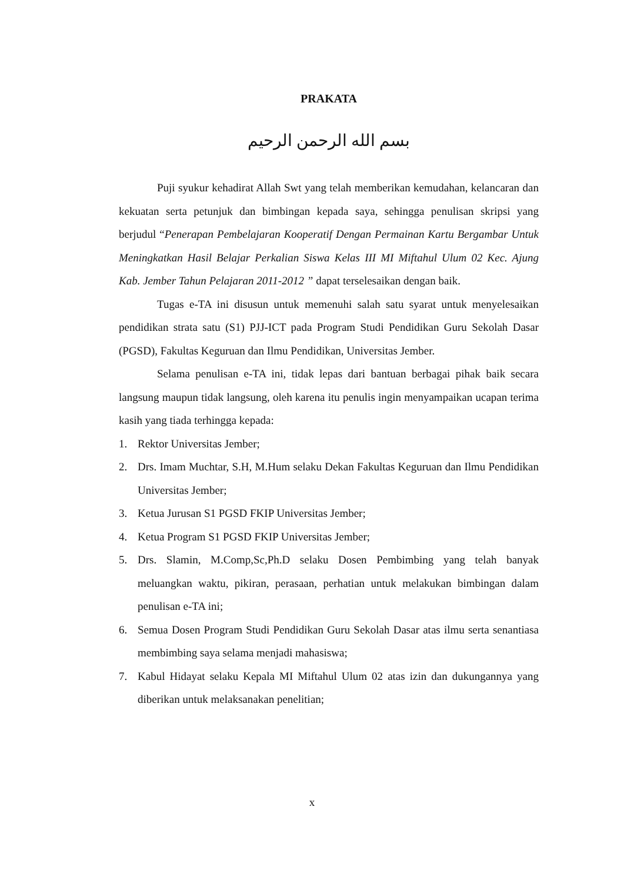PRAKATA
بسم الله الرحمن الرحيم
Puji syukur kehadirat Allah Swt yang telah memberikan kemudahan, kelancaran dan kekuatan serta petunjuk dan bimbingan kepada saya, sehingga penulisan skripsi yang berjudul “Penerapan Pembelajaran Kooperatif Dengan Permainan Kartu Bergambar Untuk Meningkatkan Hasil Belajar Perkalian Siswa Kelas III MI Miftahul Ulum 02 Kec. Ajung Kab. Jember Tahun Pelajaran 2011-2012 ” dapat terselesaikan dengan baik.
Tugas e-TA ini disusun untuk memenuhi salah satu syarat untuk menyelesaikan pendidikan strata satu (S1) PJJ-ICT pada Program Studi Pendidikan Guru Sekolah Dasar (PGSD), Fakultas Keguruan dan Ilmu Pendidikan, Universitas Jember.
Selama penulisan e-TA ini, tidak lepas dari bantuan berbagai pihak baik secara langsung maupun tidak langsung, oleh karena itu penulis ingin menyampaikan ucapan terima kasih yang tiada terhingga kepada:
1. Rektor Universitas Jember;
2. Drs. Imam Muchtar, S.H, M.Hum selaku Dekan Fakultas Keguruan dan Ilmu Pendidikan Universitas Jember;
3. Ketua Jurusan S1 PGSD FKIP Universitas Jember;
4. Ketua Program S1 PGSD FKIP Universitas Jember;
5. Drs. Slamin, M.Comp,Sc,Ph.D selaku Dosen Pembimbing yang telah banyak meluangkan waktu, pikiran, perasaan, perhatian untuk melakukan bimbingan dalam penulisan e-TA ini;
6. Semua Dosen Program Studi Pendidikan Guru Sekolah Dasar atas ilmu serta senantiasa membimbing saya selama menjadi mahasiswa;
7. Kabul Hidayat selaku Kepala MI Miftahul Ulum 02 atas izin dan dukungannya yang diberikan untuk melaksanakan penelitian;
x